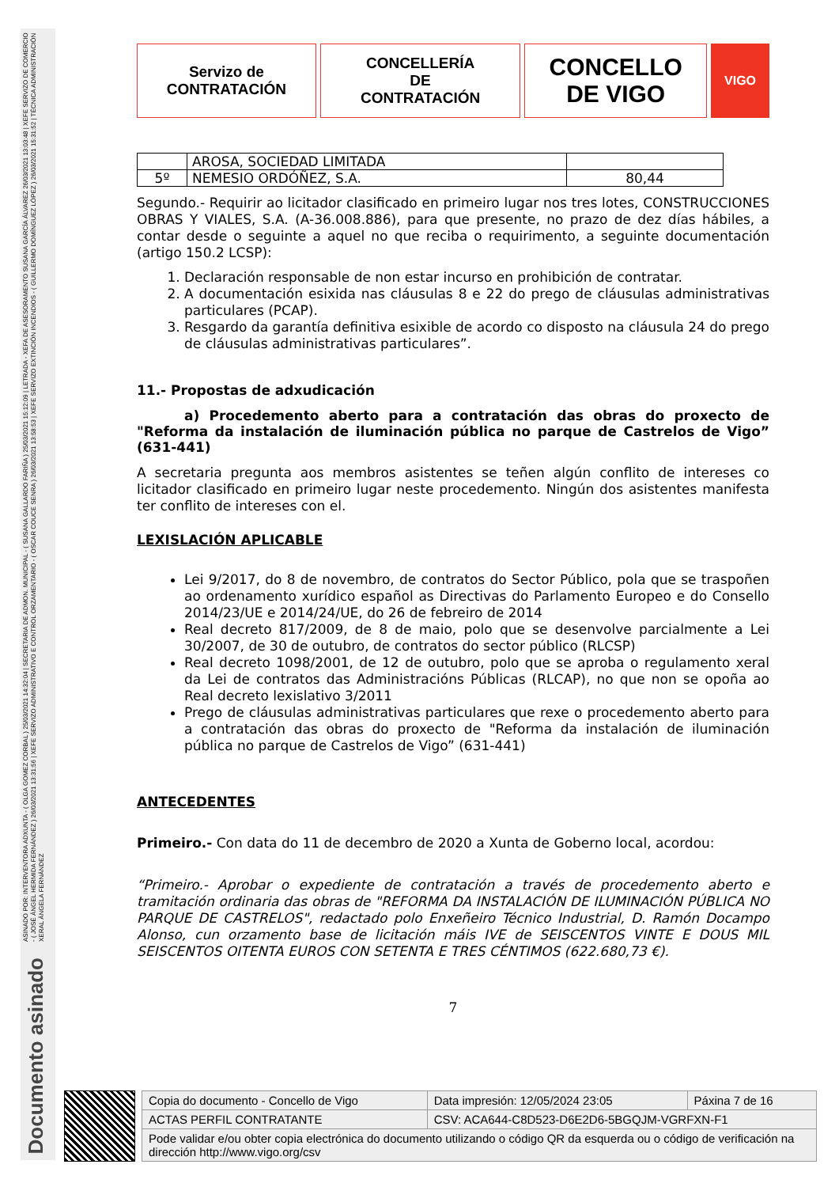ASINADO POR: INTERVENTORA ADXUNTA - ( OLGA GOMEZ CORBAL ) 25/03/2021 14:32:04 | SECRETARIA DE ADMON. MUNICIPAL - ( SUSANA GALLARDO FARIÑA ) 25/03/2021 15:12:09 | LETRADA - XEFA DE ASESORAMENTO SUSANA GARCÍA ÁLVAREZ 26/03/2021 13:03:48 | XEFE SERVIZO DE COMERCIO - ( JOSÉ ÁNGEL HERMIDA FERNÁNDEZ ) 26/03/2021 13:31:56 | XEFE SERVIZO ADMINISTRATIVO E CONTROL ORZAMENTARIO - ( OSCAR COUCE SENRA ) 26/03/2021 13:58:53 | XEFE SERVIZO EXTINCIÓN INCENDIOS - ( GUILLERMO DOMÍNGUEZ LÓPEZ ) 26/03/2021 15:31:52 | TÉCNICA ADMINISTRACIÓN XERAL ÁNGELA FERNÁNDEZ
Documento asinado
Servizo de
CONTRATACIÓN
CONCELLERÍA
DE
CONTRATACIÓN
CONCELLO
DE VIGO
VIGO
| | AROSA, SOCIEDAD LIMITADA | |
| 5º | NEMESIO ORDÓÑEZ, S.A. | 80,44 |
Segundo.- Requirir ao licitador clasificado en primeiro lugar nos tres lotes, CONSTRUCCIONES OBRAS Y VIALES, S.A. (A-36.008.886), para que presente, no prazo de dez días hábiles, a contar desde o seguinte a aquel no que reciba o requirimento, a seguinte documentación (artigo 150.2 LCSP):
1. Declaración responsable de non estar incurso en prohibición de contratar.
2. A documentación esixida nas cláusulas 8 e 22 do prego de cláusulas administrativas particulares (PCAP).
3. Resgardo da garantía definitiva esixible de acordo co disposto na cláusula 24 do prego de cláusulas administrativas particulares”.
11.- Propostas de adxudicación
a) Procedemento aberto para a contratación das obras do proxecto de "Reforma da instalación de iluminación pública no parque de Castrelos de Vigo” (631-441)
A secretaria pregunta aos membros asistentes se teñen algún conflito de intereses co licitador clasificado en primeiro lugar neste procedemento. Ningún dos asistentes manifesta ter conflito de intereses con el.
LEXISLACIÓN APLICABLE
Lei 9/2017, do 8 de novembro, de contratos do Sector Público, pola que se traspoñen ao ordenamento xurídico español as Directivas do Parlamento Europeo e do Consello 2014/23/UE e 2014/24/UE, do 26 de febreiro de 2014
Real decreto 817/2009, de 8 de maio, polo que se desenvolve parcialmente a Lei 30/2007, de 30 de outubro, de contratos do sector público (RLCSP)
Real decreto 1098/2001, de 12 de outubro, polo que se aproba o regulamento xeral da Lei de contratos das Administracións Públicas (RLCAP), no que non se opoña ao Real decreto lexislativo 3/2011
Prego de cláusulas administrativas particulares que rexe o procedemento aberto para a contratación das obras do proxecto de "Reforma da instalación de iluminación pública no parque de Castrelos de Vigo” (631-441)
ANTECEDENTES
Primeiro.- Con data do 11 de decembro de 2020 a Xunta de Goberno local, acordou:
“Primeiro.- Aprobar o expediente de contratación a través de procedemento aberto e tramitación ordinaria das obras de "REFORMA DA INSTALACIÓN DE ILUMINACIÓN PÚBLICA NO PARQUE DE CASTRELOS", redactado polo Enxeñeiro Técnico Industrial, D. Ramón Docampo Alonso, cun orzamento base de licitación máis IVE de SEISCENTOS VINTE E DOUS MIL SEISCENTOS OITENTA EUROS CON SETENTA E TRES CÉNTIMOS (622.680,73 €).
7
| Copia do documento - Concello de Vigo | Data impresión: 12/05/2024 23:05 | Páxina 7 de 16 |
| ACTAS PERFIL CONTRATANTE | CSV: ACA644-C8D523-D6E2D6-5BGQJM-VGRFXN-F1 | |
| Pode validar e/ou obter copia electrónica do documento utilizando o código QR da esquerda ou o código de verificación na dirección http://www.vigo.org/csv | | |